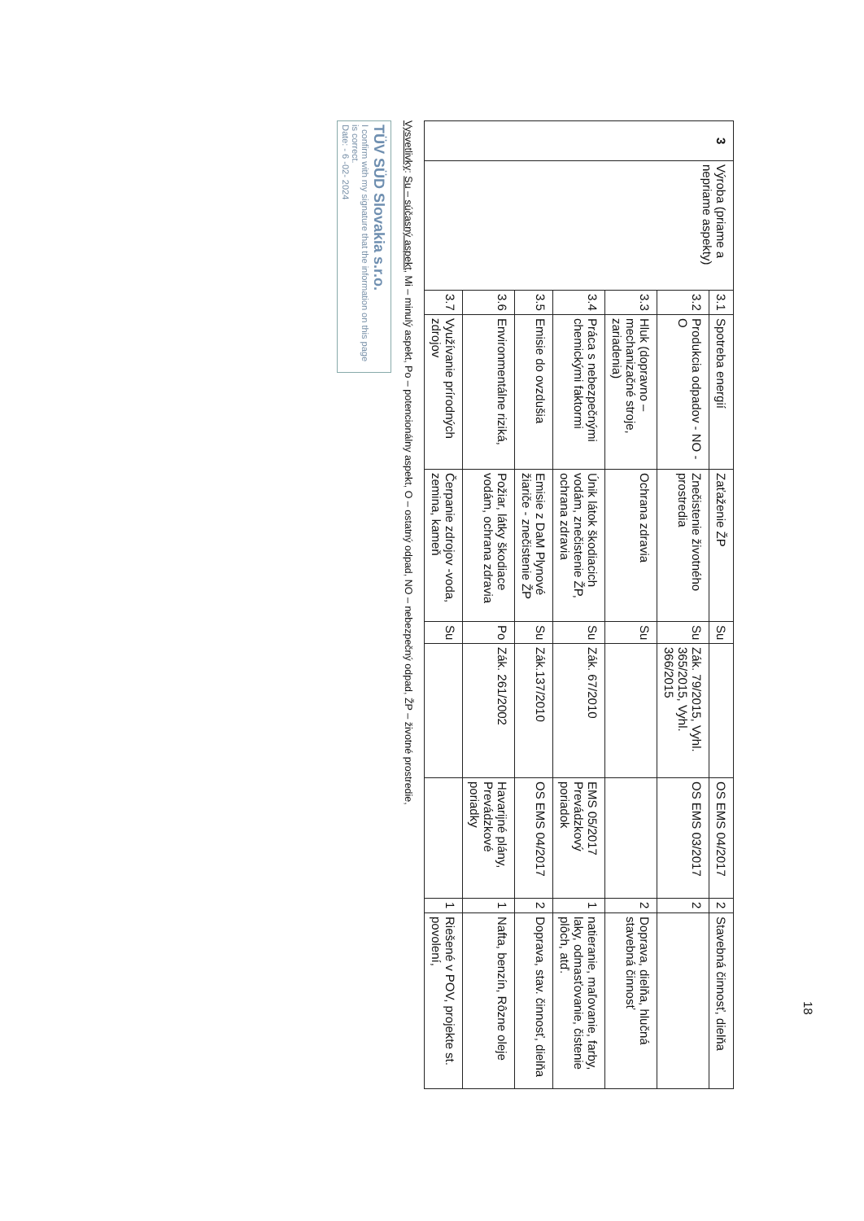| 3 | Výroba (priame a nepriame aspekty) | 3.1 | Spotreba energií | Zaťaženie ŽP | Su | | OS EMS 04/2017 | 2 | Stavebná činnosť, dielňa |
| | | 3.2 | Produkcia odpadov - NO - O | Znečistenie životného prostredia | Su | Zák. 79/2015, Vyhl. 365/2015, Vyhl. 366/2015 | OS EMS 03/2017 | 2 | |
| | | 3.3 | Hluk (dopravno – mechanizačné stroje, zariadenia) | Ochrana zdravia | Su | | | 2 | Doprava, dielňa, hlučná stavebná činnosť |
| | | 3.4 | Práca s nebezpečnými chemickými faktormi | Únik látok škodiacich vodám, znečistenie ŽP, ochrana zdravia | Su | Zák. 67/2010 | EMS 05/2017 Prevádzkový poriadok | 1 | natieranie, maľovanie, farby, laky, odmasťovanie, čistenie plôch, atď. |
| | | 3.5 | Emisie do ovzdušia | Emisie z DaM Plynové žiariče - znečistenie ŽP | Su | Zák.137/2010 | OS EMS 04/2017 | 2 | Doprava, stav. činnosť, dielňa |
| | | 3.6 | Environmentálne riziká, | Požiar, látky škodiace vodám, ochrana zdravia | Po | Zák. 261/2002 | Havarijné plány, Prevádzkové poriadky | 1 | Nafta, benzín, Rôzne oleje |
| | | 3.7 | Využívanie prírodných zdrojov | Čerpanie zdrojov -voda, zemina, kameň | Su | | | 1 | Riešené v POV, projekte st. povolení, |
Vysvetlivky: Su – súčasný aspekt, Mi – minulý aspekt, Po – potencionálny aspekt, O – ostatný odpad, NO – nebezpečný odpad, ŽP – životné prostredie,
TÜV SÜD Slovakia s.r.o.
I confirm with my signature that the information on this page is correct.
Date: - 6 -02- 2024
18